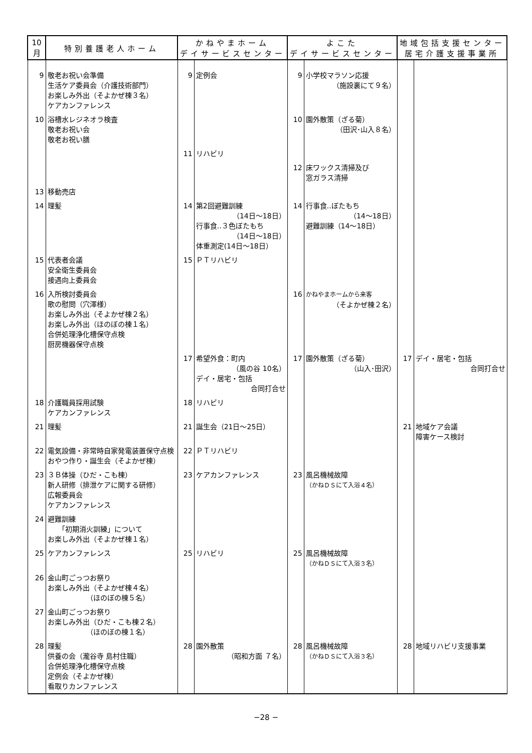| 10月 | 特別養護老人ホーム | かねやまホーム デイサービスセンター | | よこた デイサービスセンター | | 地域包括支援センター 居宅介護支援事業所 | |
| --- | --- | --- | --- | --- | --- | --- | --- |
| 9 | 敬老お祝い会準備 生活ケア委員会（介護技術部門） お楽しみ外出（そよかぜ棟３名） ケアカンファレンス | 9 | 定例会 | 9 | 小学校マラソン応援 （施設裏にて９名） | | |
| 10 | 浴槽水レジネオラ検査 敬老お祝い会 敬老お祝い膳 | | | 10 | 園外散策（ざる菊） （田沢･山入８名） | | |
| | | 11 | リハビリ | | | | |
| | | | | 12 | 床ワックス清掃及び 窓ガラス清掃 | | |
| 13 | 移動売店 | | | | | | |
| 14 | 理髪 | 14 | 第2回避難訓練 （14日～18日） 行事食‥３色ぼたもち （14日～18日） 体重測定(14日～18日） | 14 | 行事食‥ぼたもち （14～18日） 避難訓練（14～18日） | | |
| 15 | 代表者会議 安全衛生委員会 接遇向上委員会 | 15 | ＰＴリハビリ | | | | |
| 16 | 入所検討委員会 歌の慰問（穴澤様） お楽しみ外出（そよかぜ棟２名） お楽しみ外出（ほのぼの棟１名） 合併処理浄化槽保守点検 厨房機器保守点検 | | | 16 | かねやまホームから来客 （そよかぜ棟２名） | | |
| | | 17 | 希望外食：町内 （風の谷 10名） デイ・居宅・包括 合同打合せ | 17 | 園外散策（ざる菊） （山入･田沢） | 17 | デイ・居宅・包括 合同打合せ |
| 18 | 介護職員採用試験 ケアカンファレンス | 18 | リハビリ | | | | |
| 21 | 理髪 | 21 | 誕生会（21日～25日） | | | 21 | 地域ケア会議 障害ケース検討 |
| 22 | 電気設備・非常時自家発電装置保守点検 おやつ作り・誕生会（そよかぜ棟） | 22 | ＰＴリハビリ | | | | |
| 23 | ３Ｂ体操（ひだ・こも棟） 新人研修（排泄ケアに関する研修） 広報委員会 ケアカンファレンス | 23 | ケアカンファレンス | 23 | 風呂機械故障 （かねＤＳにて入浴４名） | | |
| 24 | 避難訓練 「初期消火訓練」について お楽しみ外出（そよかぜ棟１名） | | | | | | |
| 25 | ケアカンファレンス | 25 | リハビリ | 25 | 風呂機械故障 （かねＤＳにて入浴３名） | | |
| 26 | 金山町ごっつお祭り お楽しみ外出（そよかぜ棟４名） （ほのぼの棟５名） | | | | | | |
| 27 | 金山町ごっつお祭り お楽しみ外出（ひだ・こも棟２名） （ほのぼの棟１名） | | | | | | |
| 28 | 理髪 供養の会（瀧谷寺 島村住職） 合併処理浄化槽保守点検 定例会（そよかぜ棟） 看取りカンファレンス | 28 | 園外散策 （昭和方面 ７名） | 28 | 風呂機械故障 （かねＤＳにて入浴３名） | 28 | 地域リハビリ支援事業 |
−28 −